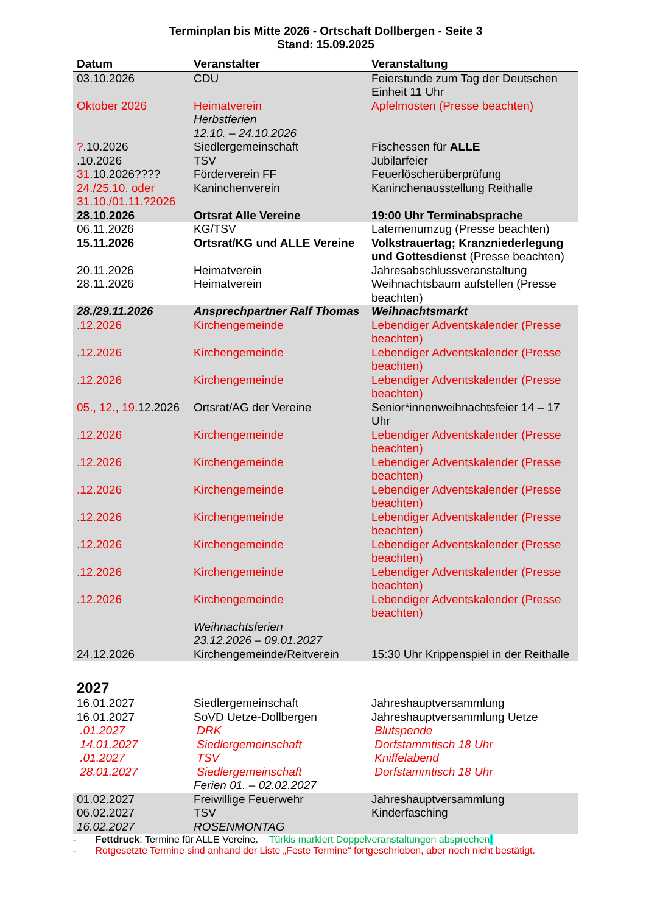Terminplan bis Mitte 2026 - Ortschaft Dollbergen - Seite 3
Stand: 15.09.2025
| Datum | Veranstalter | Veranstaltung |
| --- | --- | --- |
| 03.10.2026 | CDU | Feierstunde zum Tag der Deutschen Einheit 11 Uhr |
| Oktober 2026 | Heimatverein Herbstferien 12.10. – 24.10.2026 | Apfelmosten (Presse beachten) |
| ? .10.2026 | Siedlergemeinschaft | Fischessen für ALLE |
| .10.2026 | TSV | Jubilarfeier |
| 31 .10.2026???? | Förderverein FF | Feuerlöscherüberprüfung |
| 24./25.10. oder 31.10./01.11.?2026 | Kaninchenverein | Kaninchenausstellung Reithalle |
| 28.10.2026 | Ortsrat Alle Vereine | 19:00 Uhr Terminabsprache |
| 06.11.2026 | KG/TSV | Laternenumzug (Presse beachten) |
| 15.11.2026 | Ortsrat/KG und ALLE Vereine | Volkstrauertag; Kranzniederlegung und Gottesdienst (Presse beachten) |
| 20.11.2026 | Heimatverein | Jahresabschlussveranstaltung |
| 28.11.2026 | Heimatverein | Weihnachtsbaum aufstellen (Presse beachten) |
| 28./29.11.2026 | Ansprechpartner Ralf Thomas | Weihnachtsmarkt |
| .12.2026 | Kirchengemeinde | Lebendiger Adventskalender (Presse beachten) |
| .12.2026 | Kirchengemeinde | Lebendiger Adventskalender (Presse beachten) |
| .12.2026 | Kirchengemeinde | Lebendiger Adventskalender (Presse beachten) |
| 05., 12., 19 .12.2026 | Ortsrat/AG der Vereine | Senior*innenweihnachtsfeier 14 – 17 Uhr |
| .12.2026 | Kirchengemeinde | Lebendiger Adventskalender (Presse beachten) |
| .12.2026 | Kirchengemeinde | Lebendiger Adventskalender (Presse beachten) |
| .12.2026 | Kirchengemeinde | Lebendiger Adventskalender (Presse beachten) |
| .12.2026 | Kirchengemeinde | Lebendiger Adventskalender (Presse beachten) |
| .12.2026 | Kirchengemeinde | Lebendiger Adventskalender (Presse beachten) |
| .12.2026 | Kirchengemeinde | Lebendiger Adventskalender (Presse beachten) |
| .12.2026 | Kirchengemeinde | Lebendiger Adventskalender (Presse beachten) |
| | Weihnachtsferien 23.12.2026 – 09.01.2027 | |
| 24.12.2026 | Kirchengemeinde/Reitverein | 15:30 Uhr Krippenspiel in der Reithalle |
| 2027 | | |
| 16.01.2027 | Siedlergemeinschaft | Jahreshauptversammlung |
| 16.01.2027 | SoVD Uetze-Dollbergen | Jahreshauptversammlung Uetze |
| .01.2027 | DRK | Blutspende |
| 14.01.2027 | Siedlergemeinschaft | Dorfstammtisch 18 Uhr |
| .01.2027 | TSV | Kniffelabend |
| 28.01.2027 | Siedlergemeinschaft | Dorfstammtisch 18 Uhr |
| | Ferien 01. – 02.02.2027 | |
| 01.02.2027 | Freiwillige Feuerwehr | Jahreshauptversammlung |
| 06.02.2027 | TSV | Kinderfasching |
| 16.02.2027 | ROSENMONTAG | |
- Fettdruck: Termine für ALLE Vereine. Türkis markiert Doppelveranstaltungen absprechen!
- Rotgesetzte Termine sind anhand der Liste „Feste Termine“ fortgeschrieben, aber noch nicht bestätigt.